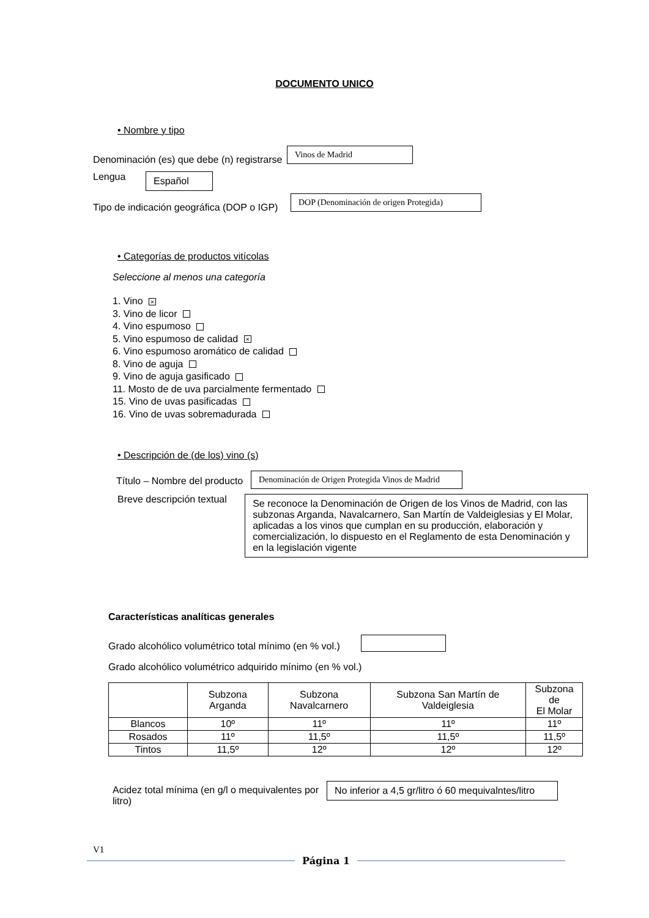DOCUMENTO UNICO
• Nombre y tipo
Denominación (es) que debe (n) registrarse Vinos de Madrid
Lengua Español
Tipo de indicación geográfica (DOP o IGP) DOP (Denominación de origen Protegida)
• Categorías de productos vitícolas
Seleccione al menos una categoría
1. Vino ×
3. Vino de licor
4. Vino espumoso
5. Vino espumoso de calidad ×
6. Vino espumoso aromático de calidad
8. Vino de aguja
9. Vino de aguja gasificado
11. Mosto de de uva parcialmente fermentado
15. Vino de uvas pasificadas
16. Vino de uvas sobremadurada
• Descripción de (de los) vino (s)
Título – Nombre del producto Denominación de Origen Protegida Vinos de Madrid
Breve descripción textual Se reconoce la Denominación de Origen de los Vinos de Madrid, con las subzonas Arganda, Navalcarnero, San Martín de Valdeiglesias y El Molar, aplicadas a los vinos que cumplan en su producción, elaboración y comercialización, lo dispuesto en el Reglamento de esta Denominación y en la legislación vigente
Características analíticas generales
Grado alcohólico volumétrico total mínimo (en % vol.)
Grado alcohólico volumétrico adquirido mínimo (en % vol.)
| | Subzona Arganda | Subzona Navalcarnero | Subzona San Martín de Valdeiglesia | Subzona de El Molar |
| Blancos | 10º | 11º | 11º | 11º |
| Rosados | 11º | 11,5º | 11,5º | 11,5º |
| Tintos | 11,5º | 12º | 12º | 12º |
Acidez total mínima (en g/l o mequivalentes por litro) No inferior a 4,5 gr/litro ó 60 mequivalntes/litro
V1
Página 1